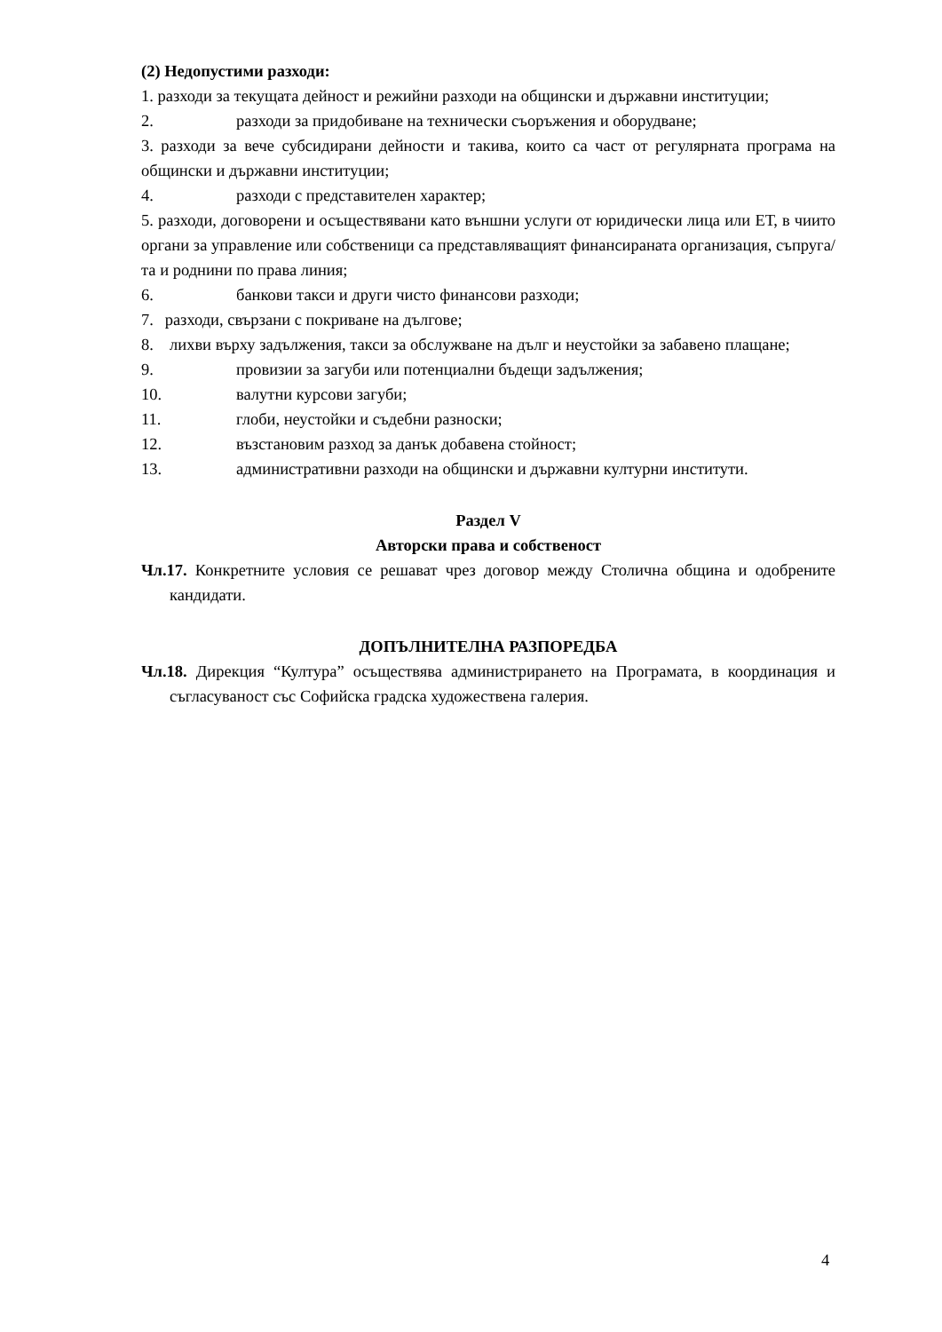(2) Недопустими разходи:
1. разходи за текущата дейност и режийни разходи на общински и държавни институции;
2. разходи за придобиване на технически съоръжения и оборудване;
3. разходи за вече субсидирани дейности и такива, които са част от регулярната програма на общински и държавни институции;
4. разходи с представителен характер;
5. разходи, договорени и осъществявани като външни услуги от юридически лица или ЕТ, в чиито органи за управление или собственици са представляващият финансираната организация, съпруга/та и роднини по права линия;
6. банкови такси и други чисто финансови разходи;
7. разходи, свързани с покриване на дългове;
8.
лихви върху задължения, такси за обслужване на дълг и неустойки за забавено плащане;
9. провизии за загуби или потенциални бъдещи задължения;
10. валутни курсови загуби;
11. глоби, неустойки и съдебни разноски;
12. възстановим разход за данък добавена стойност;
13. административни разходи на общински и държавни културни институти.
Раздел V
Авторски права и собственост
Чл.17. Конкретните условия се решават чрез договор между Столична община и одобрените кандидати.
ДОПЪЛНИТЕЛНА РАЗПОРЕДБА
Чл.18. Дирекция “Култура” осъществява администрирането на Програмата, в координация и съгласуваност със Софийска градска художествена галерия.
4